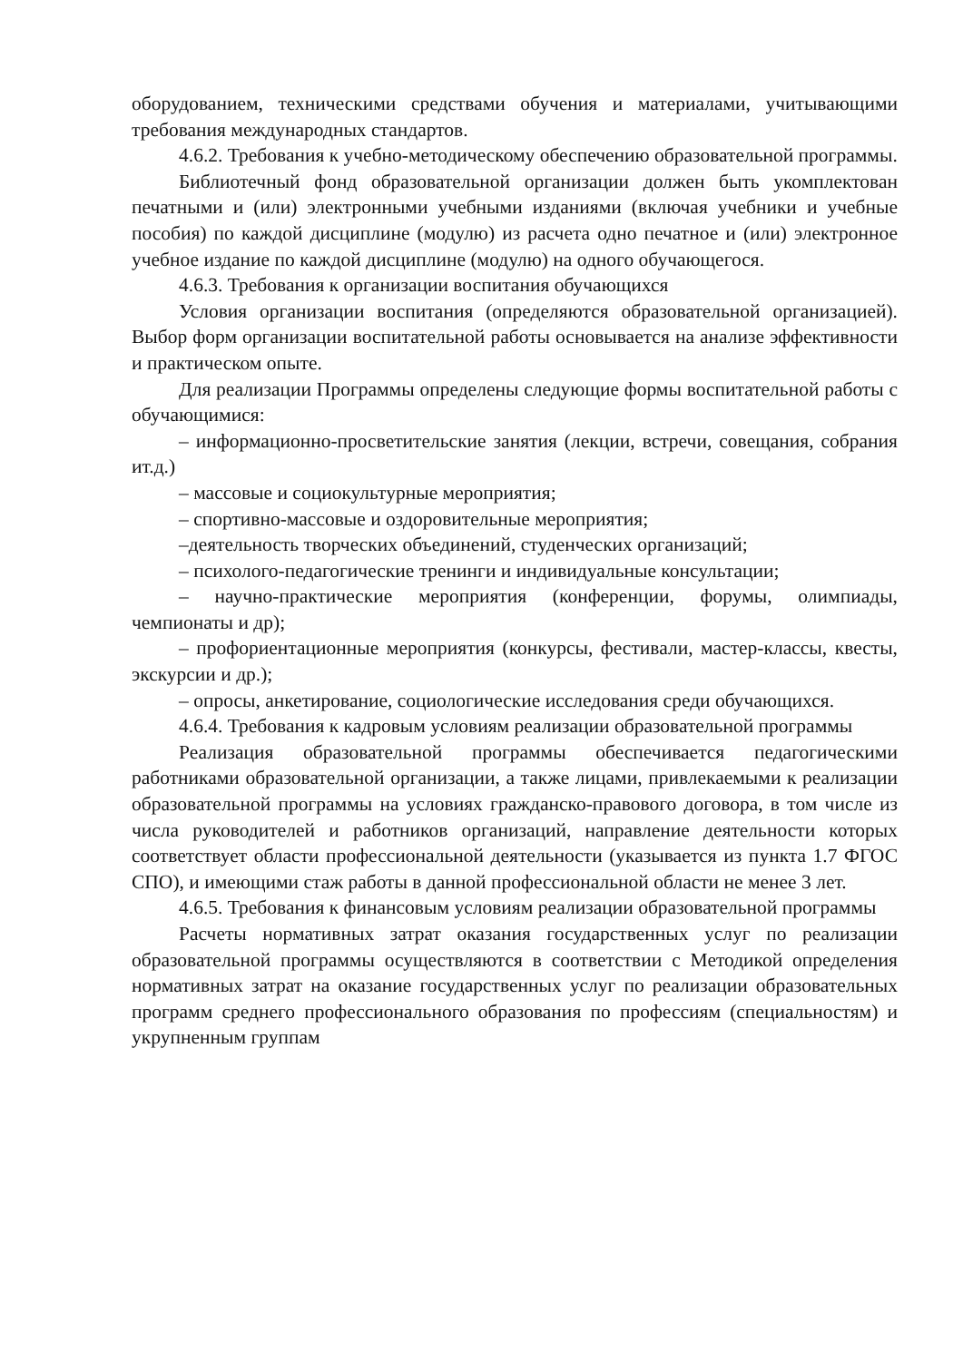оборудованием, техническими средствами обучения и материалами, учитывающими требования международных стандартов.
4.6.2. Требования к учебно-методическому обеспечению образовательной программы.
Библиотечный фонд образовательной организации должен быть укомплектован печатными и (или) электронными учебными изданиями (включая учебники и учебные пособия) по каждой дисциплине (модулю) из расчета одно печатное и (или) электронное учебное издание по каждой дисциплине (модулю) на одного обучающегося.
4.6.3. Требования к организации воспитания обучающихся
Условия организации воспитания (определяются образовательной организацией). Выбор форм организации воспитательной работы основывается на анализе эффективности и практическом опыте.
Для реализации Программы определены следующие формы воспитательной работы с обучающимися:
– информационно-просветительские занятия (лекции, встречи, совещания, собрания ит.д.)
– массовые и социокультурные мероприятия;
– спортивно-массовые и оздоровительные мероприятия;
–деятельность творческих объединений, студенческих организаций;
– психолого-педагогические тренинги и индивидуальные консультации;
– научно-практические мероприятия (конференции, форумы, олимпиады, чемпионаты и др);
– профориентационные мероприятия (конкурсы, фестивали, мастер-классы, квесты, экскурсии и др.);
– опросы, анкетирование, социологические исследования среди обучающихся.
4.6.4. Требования к кадровым условиям реализации образовательной программы
Реализация образовательной программы обеспечивается педагогическими работниками образовательной организации, а также лицами, привлекаемыми к реализации образовательной программы на условиях гражданско-правового договора, в том числе из числа руководителей и работников организаций, направление деятельности которых соответствует области профессиональной деятельности (указывается из пункта 1.7 ФГОС СПО), и имеющими стаж работы в данной профессиональной области не менее 3 лет.
4.6.5. Требования к финансовым условиям реализации образовательной программы
Расчеты нормативных затрат оказания государственных услуг по реализации образовательной программы осуществляются в соответствии с Методикой определения нормативных затрат на оказание государственных услуг по реализации образовательных программ среднего профессионального образования по профессиям (специальностям) и укрупненным группам